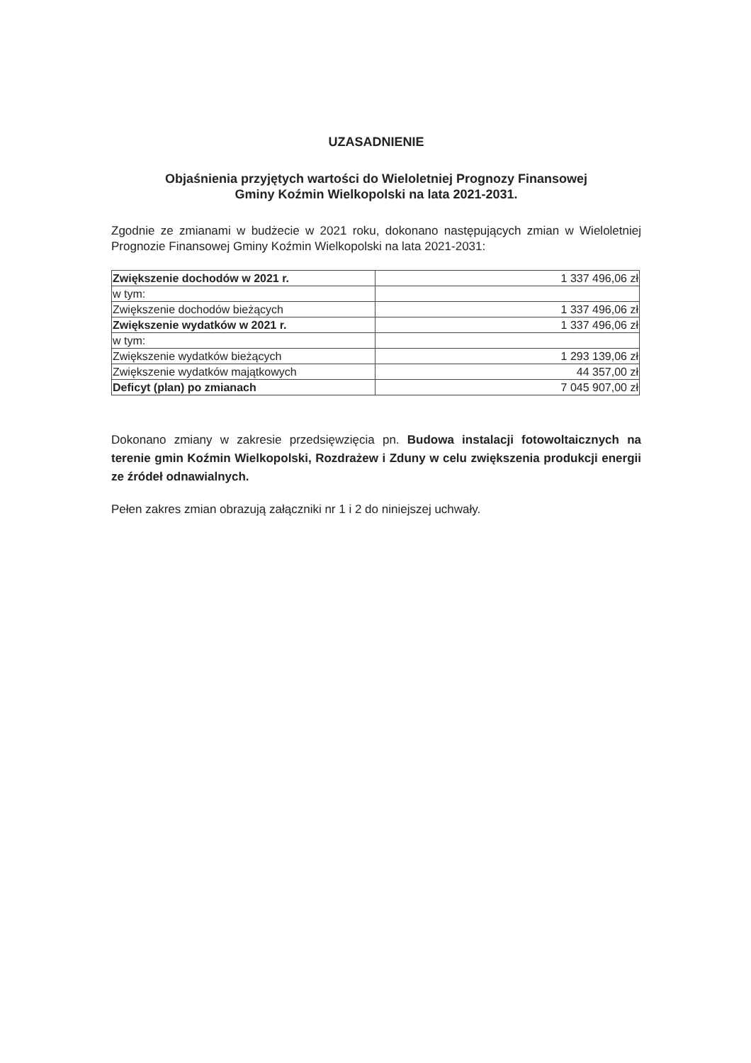UZASADNIENIE
Objaśnienia przyjętych wartości do Wieloletniej Prognozy Finansowej
Gminy Koźmin Wielkopolski na lata 2021-2031.
Zgodnie ze zmianami w budżecie w 2021 roku, dokonano następujących zmian w Wieloletniej Prognozie Finansowej Gminy Koźmin Wielkopolski na lata 2021-2031:
| Zwiększenie dochodów w 2021 r. | 1 337 496,06 zł |
| w tym: | |
| Zwiększenie dochodów bieżących | 1 337 496,06 zł |
| Zwiększenie wydatków w 2021 r. | 1 337 496,06 zł |
| w tym: | |
| Zwiększenie wydatków bieżących | 1 293 139,06 zł |
| Zwiększenie wydatków majątkowych | 44 357,00 zł |
| Deficyt (plan) po zmianach | 7 045 907,00 zł |
Dokonano zmiany w zakresie przedsięwzięcia pn. Budowa instalacji fotowoltaicznych na terenie gmin Koźmin Wielkopolski, Rozdrażew i Zduny w celu zwiększenia produkcji energii ze źródeł odnawialnych.
Pełen zakres zmian obrazują załączniki nr 1 i 2 do niniejszej uchwały.